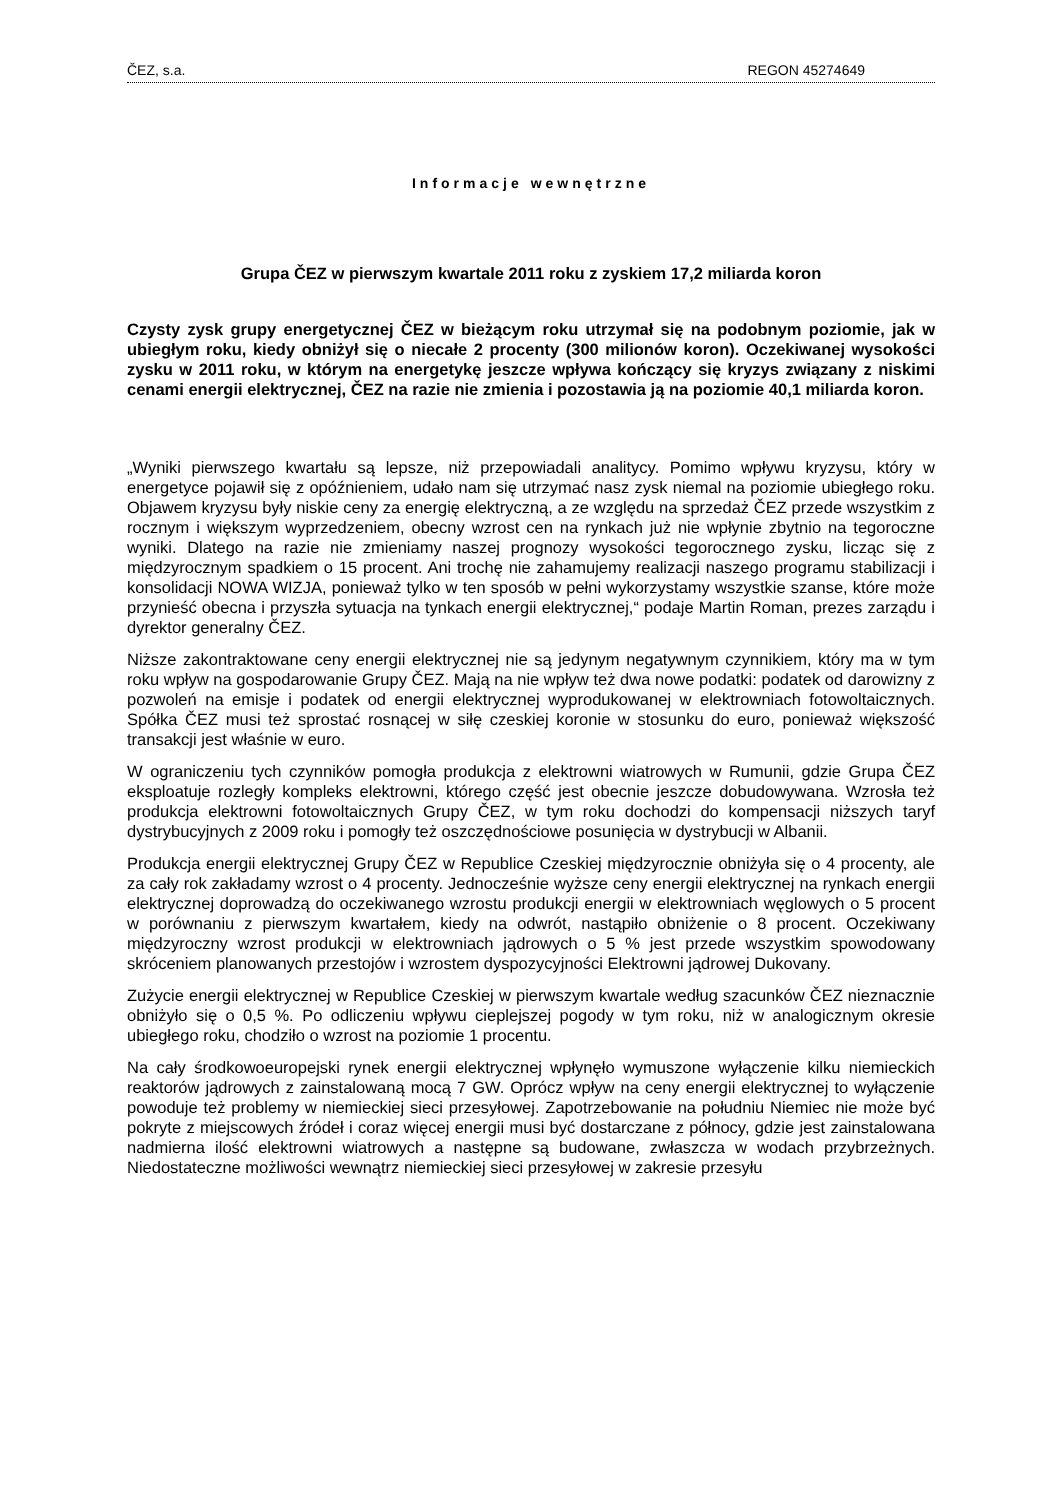ČEZ, s.a. REGON 45274649
Informacje wewnętrzne
Grupa ČEZ w pierwszym kwartale 2011 roku z zyskiem 17,2 miliarda koron
Czysty zysk grupy energetycznej ČEZ w bieżącym roku utrzymał się na podobnym poziomie, jak w ubiegłym roku, kiedy obniżył się o niecałe 2 procenty (300 milionów koron). Oczekiwanej wysokości zysku w 2011 roku, w którym na energetykę jeszcze wpływa kończący się kryzys związany z niskimi cenami energii elektrycznej, ČEZ na razie nie zmienia i pozostawia ją na poziomie 40,1 miliarda koron.
„Wyniki pierwszego kwartału są lepsze, niż przepowiadali analitycy. Pomimo wpływu kryzysu, który w energetyce pojawił się z opóźnieniem, udało nam się utrzymać nasz zysk niemal na poziomie ubiegłego roku. Objawem kryzysu były niskie ceny za energię elektryczną, a ze względu na sprzedaż ČEZ przede wszystkim z rocznym i większym wyprzedzeniem, obecny wzrost cen na rynkach już nie wpłynie zbytnio na tegoroczne wyniki. Dlatego na razie nie zmieniamy naszej prognozy wysokości tegorocznego zysku, licząc się z międzyrocznym spadkiem o 15 procent. Ani trochę nie zahamujemy realizacji naszego programu stabilizacji i konsolidacji NOWA WIZJA, ponieważ tylko w ten sposób w pełni wykorzystamy wszystkie szanse, które może przynieść obecna i przyszła sytuacja na tynkach energii elektrycznej,“ podaje Martin Roman, prezes zarządu i dyrektor generalny ČEZ.
Niższe zakontraktowane ceny energii elektrycznej nie są jedynym negatywnym czynnikiem, który ma w tym roku wpływ na gospodarowanie Grupy ČEZ. Mają na nie wpływ też dwa nowe podatki: podatek od darowizny z pozwoleń na emisje i podatek od energii elektrycznej wyprodukowanej w elektrowniach fotowoltaicznych. Spółka ČEZ musi też sprostać rosnącej w siłę czeskiej koronie w stosunku do euro, ponieważ większość transakcji jest właśnie w euro.
W ograniczeniu tych czynników pomogła produkcja z elektrowni wiatrowych w Rumunii, gdzie Grupa ČEZ eksploatuje rozległy kompleks elektrowni, którego część jest obecnie jeszcze dobudowywana. Wzrosła też produkcja elektrowni fotowoltaicznych Grupy ČEZ, w tym roku dochodzi do kompensacji niższych taryf dystrybucyjnych z 2009 roku i pomogły też oszczędnościowe posunięcia w dystrybucji w Albanii.
Produkcja energii elektrycznej Grupy ČEZ w Republice Czeskiej międzyrocznie obniżyła się o 4 procenty, ale za cały rok zakładamy wzrost o 4 procenty. Jednocześnie wyższe ceny energii elektrycznej na rynkach energii elektrycznej doprowadzą do oczekiwanego wzrostu produkcji energii w elektrowniach węglowych o 5 procent w porównaniu z pierwszym kwartałem, kiedy na odwrót, nastąpiło obniżenie o 8 procent. Oczekiwany międzyroczny wzrost produkcji w elektrowniach jądrowych o 5 % jest przede wszystkim spowodowany skróceniem planowanych przestojów i wzrostem dyspozycyjności Elektrowni jądrowej Dukovany.
Zużycie energii elektrycznej w Republice Czeskiej w pierwszym kwartale według szacunków ČEZ nieznacznie obniżyło się o 0,5 %. Po odliczeniu wpływu cieplejszej pogody w tym roku, niż w analogicznym okresie ubiegłego roku, chodziło o wzrost na poziomie 1 procentu.
Na cały środkowoeuropejski rynek energii elektrycznej wpłynęło wymuszone wyłączenie kilku niemieckich reaktorów jądrowych z zainstalowaną mocą 7 GW. Oprócz wpływ na ceny energii elektrycznej to wyłączenie powoduje też problemy w niemieckiej sieci przesyłowej. Zapotrzebowanie na południu Niemiec nie może być pokryte z miejscowych źródeł i coraz więcej energii musi być dostarczane z północy, gdzie jest zainstalowana nadmierna ilość elektrowni wiatrowych a następne są budowane, zwłaszcza w wodach przybrzeżnych. Niedostateczne możliwości wewnątrz niemieckiej sieci przesyłowej w zakresie przesyłu